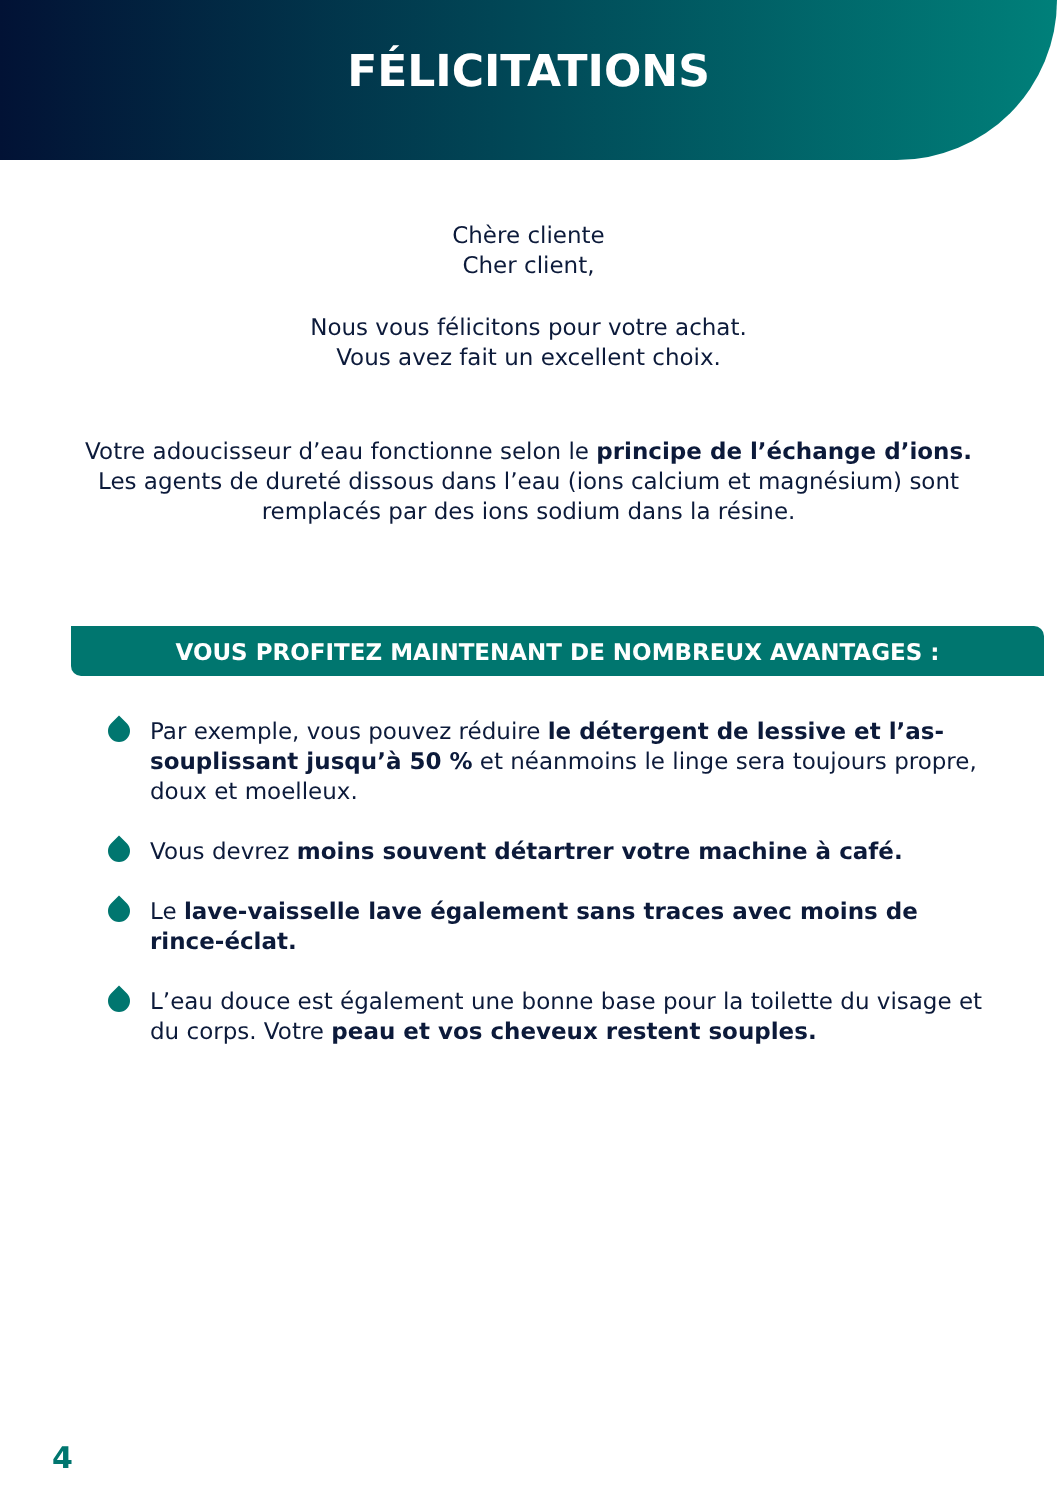FÉLICITATIONS
Chère cliente
Cher client,
Nous vous félicitons pour votre achat.
Vous avez fait un excellent choix.
Votre adoucisseur d’eau fonctionne selon le principe de l’échange d’ions.
Les agents de dureté dissous dans l’eau (ions calcium et magnésium) sont
remplacés par des ions sodium dans la résine.
VOUS PROFITEZ MAINTENANT DE NOMBREUX AVANTAGES :
Par exemple, vous pouvez réduire le détergent de lessive et l’as­souplissant jusqu’à 50 % et néanmoins le linge sera toujours propre, doux et moelleux.
Vous devrez moins souvent détartrer votre machine à café.
Le lave-vaisselle lave également sans traces avec moins de rince-éclat.
L’eau douce est également une bonne base pour la toilette du visage et du corps. Votre peau et vos cheveux restent souples.
4